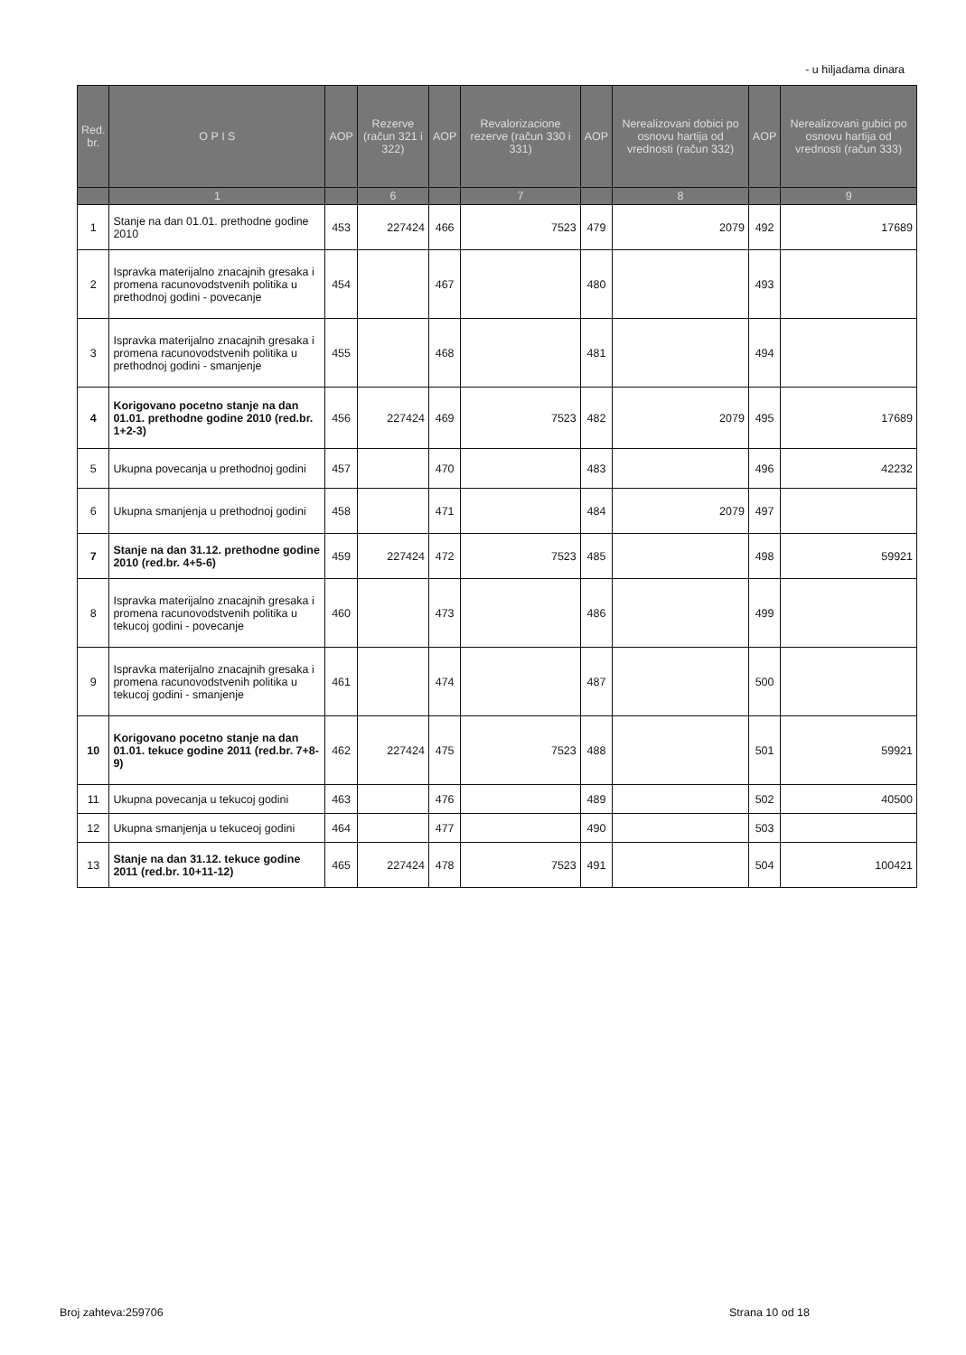- u hiljadama dinara
| Red. br. | O P I S | AOP | Rezerve (račun 321 i 322) | AOP | Revalorizacione rezerve (račun 330 i 331) | AOP | Nerealizovani dobici po osnovu hartija od vrednosti (račun 332) | AOP | Nerealizovani gubici po osnovu hartija od vrednosti (račun 333) |
| --- | --- | --- | --- | --- | --- | --- | --- | --- | --- |
| | 1 | | 6 | | 7 | | 8 | | 9 |
| 1 | Stanje na dan 01.01. prethodne godine 2010 | 453 | 227424 | 466 | 7523 | 479 | 2079 | 492 | 17689 |
| 2 | Ispravka materijalno znacajnih gresaka i promena racunovodstvenih politika u prethodnoj godini - povecanje | 454 | | 467 | | 480 | | 493 | |
| 3 | Ispravka materijalno znacajnih gresaka i promena racunovodstvenih politika u prethodnoj godini - smanjenje | 455 | | 468 | | 481 | | 494 | |
| 4 | Korigovano pocetno stanje na dan 01.01. prethodne godine 2010 (red.br. 1+2-3) | 456 | 227424 | 469 | 7523 | 482 | 2079 | 495 | 17689 |
| 5 | Ukupna povecanja u prethodnoj godini | 457 | | 470 | | 483 | | 496 | 42232 |
| 6 | Ukupna smanjenja u prethodnoj godini | 458 | | 471 | | 484 | 2079 | 497 | |
| 7 | Stanje na dan 31.12. prethodne godine 2010 (red.br. 4+5-6) | 459 | 227424 | 472 | 7523 | 485 | | 498 | 59921 |
| 8 | Ispravka materijalno znacajnih gresaka i promena racunovodstvenih politika u tekucoj godini - povecanje | 460 | | 473 | | 486 | | 499 | |
| 9 | Ispravka materijalno znacajnih gresaka i promena racunovodstvenih politika u tekucoj godini - smanjenje | 461 | | 474 | | 487 | | 500 | |
| 10 | Korigovano pocetno stanje na dan 01.01. tekuce godine 2011 (red.br. 7+8-9) | 462 | 227424 | 475 | 7523 | 488 | | 501 | 59921 |
| 11 | Ukupna povecanja u tekucoj godini | 463 | | 476 | | 489 | | 502 | 40500 |
| 12 | Ukupna smanjenja u tekuceoj godini | 464 | | 477 | | 490 | | 503 | |
| 13 | Stanje na dan 31.12. tekuce godine 2011 (red.br. 10+11-12) | 465 | 227424 | 478 | 7523 | 491 | | 504 | 100421 |
Broj zahteva:259706 Strana 10 od 18